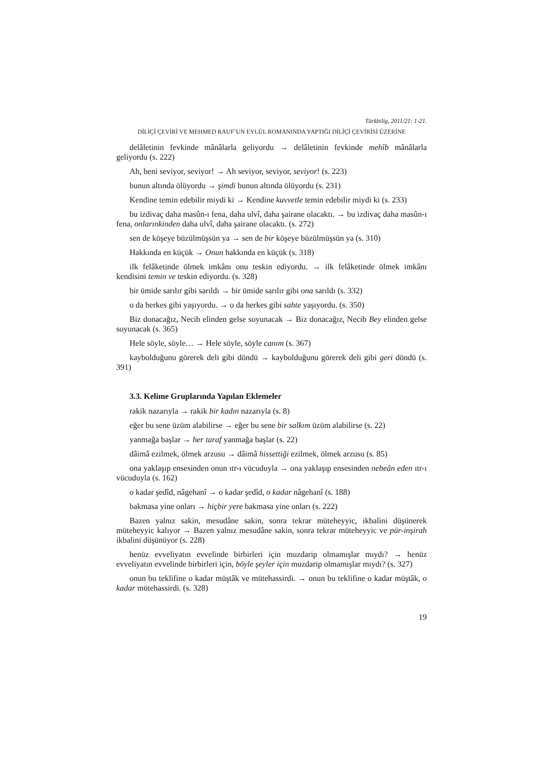Türkbilig, 2011/21: 1-21.
DİLİÇİ ÇEVİRİ VE MEHMED RAUF’UN EYLÜL ROMANINDA YAPTIĞI DİLİÇİ ÇEVİRİSİ ÜZERİNE
delâletinin fevkinde mânâlarla geliyordu → delâletinin fevkinde mehîb mânâlarla geliyordu (s. 222)
Ah, beni seviyor, seviyor! → Ah seviyor, seviyor, seviyor! (s. 223)
bunun altında ölüyordu → şimdi bunun altında ölüyordu (s. 231)
Kendine temin edebilir miydi ki → Kendine kuvvetle temin edebilir miydi ki (s. 233)
bu izdivaç daha masûn-ı fena, daha ulvî, daha şairane olacaktı. → bu izdivaç daha masûn-ı fena, onlarınkinden daha ulvî, daha şairane olacaktı. (s. 272)
sen de köşeye büzülmüşsün ya → sen de bir köşeye büzülmüşsün ya (s. 310)
Hakkında en küçük → Onun hakkında en küçük (s. 318)
ilk felâketinde ölmek imkânı onu teskin ediyordu. → ilk felâketinde ölmek imkânı kendisini temin ve teskin ediyordu. (s. 328)
bir ümide sarılır gibi sarıldı → bir ümide sarılır gibi ona sarıldı (s. 332)
o da herkes gibi yaşıyordu. → o da herkes gibi sahte yaşıyordu. (s. 350)
Biz donacağız, Necib elinden gelse soyunacak → Biz donacağız, Necib Bey elinden gelse soyunacak (s. 365)
Hele söyle, söyle… → Hele söyle, söyle canım (s. 367)
kaybolduğunu görerek deli gibi döndü → kaybolduğunu görerek deli gibi geri döndü (s. 391)
3.3. Kelime Gruplarında Yapılan Eklemeler
rakik nazarıyla → rakik bir kadın nazarıyla (s. 8)
eğer bu sene üzüm alabilirse → eğer bu sene bir salkım üzüm alabilirse (s. 22)
yanmağa başlar → her taraf yanmağa başlar (s. 22)
dâimâ ezilmek, ölmek arzusu → dâimâ hissettiği ezilmek, ölmek arzusu (s. 85)
ona yaklaşıp ensesinden onun ıtr-ı vücuduyla → ona yaklaşıp ensesinden nebeân eden ıtr-ı vücuduyla (s. 162)
o kadar şedîd, nâgehanî → o kadar şedîd, o kadar nâgehanî (s. 188)
bakmasa yine onları → hiçbir yere bakmasa yine onları (s. 222)
Bazen yalnız sakin, mesudâne sakin, sonra tekrar müteheyyic, ikbalini düşünerek müteheyyic kalıyor → Bazen yalnız mesudâne sakin, sonra tekrar müteheyyic ve pür-inşirah ikbalini düşünüyor (s. 228)
henüz evveliyatın evvelinde birbirleri için muzdarip olmamışlar mıydı? → henüz evveliyatın evvelinde birbirleri için, böyle şeyler için muzdarip olmamışlar mıydı? (s. 327)
onun bu teklifine o kadar müştâk ve mütehassirdi. → onun bu teklifine o kadar müştâk, o kadar mütehassirdi. (s. 328)
19